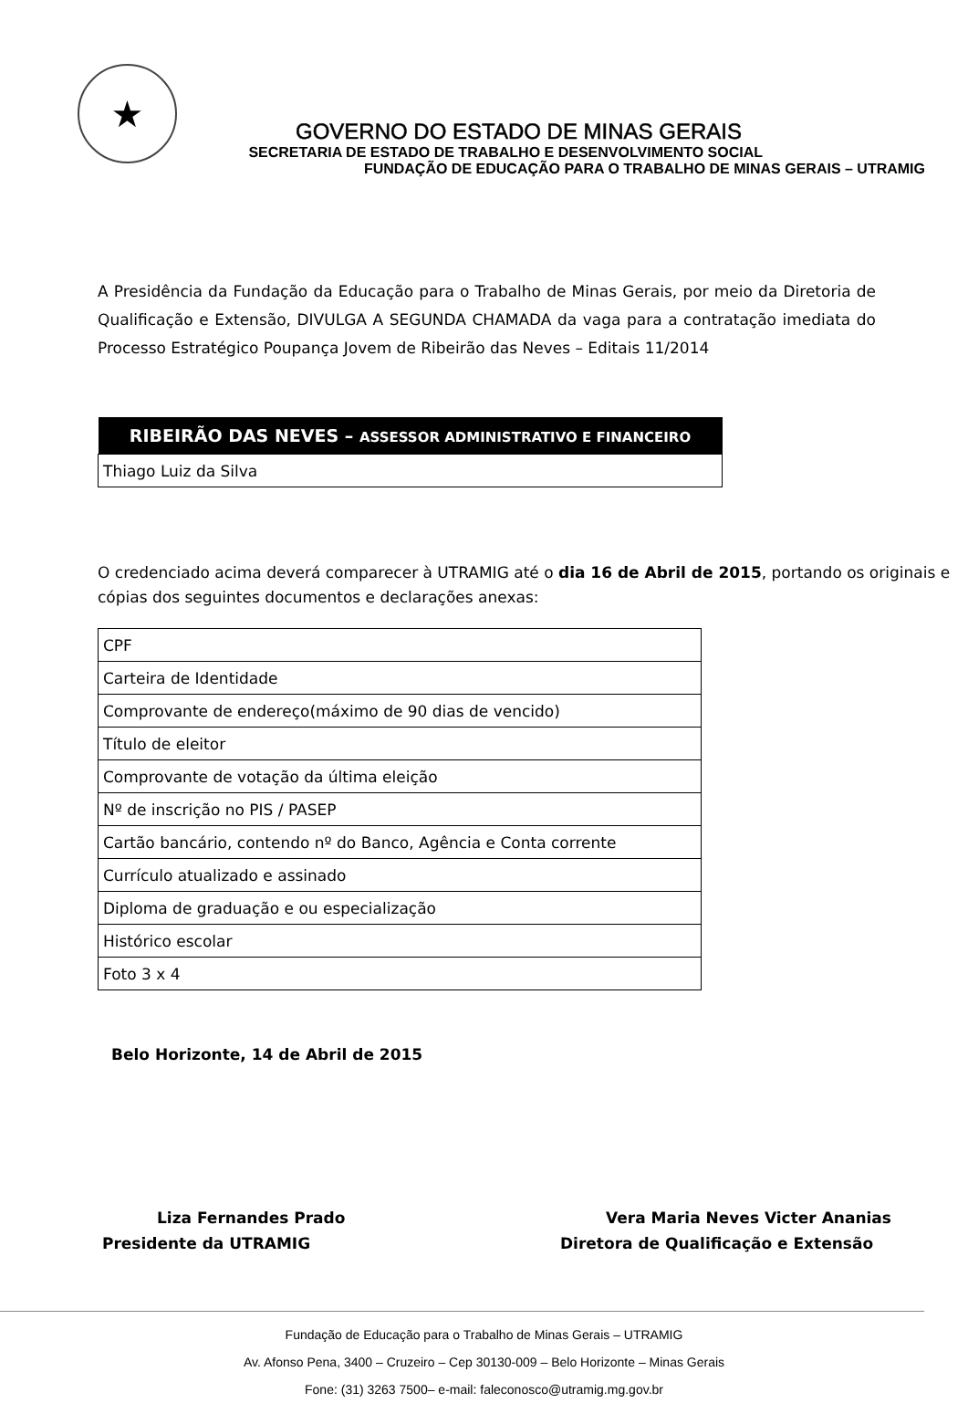★
GOVERNO DO ESTADO DE MINAS GERAIS
SECRETARIA DE ESTADO DE TRABALHO E DESENVOLVIMENTO SOCIAL
FUNDAÇÃO DE EDUCAÇÃO PARA O TRABALHO DE MINAS GERAIS – UTRAMIG
A Presidência da Fundação da Educação para o Trabalho de Minas Gerais, por meio da Diretoria de Qualificação e Extensão, DIVULGA A SEGUNDA CHAMADA da vaga para a contratação imediata do Processo Estratégico Poupança Jovem de Ribeirão das Neves – Editais 11/2014
| RIBEIRÃO DAS NEVES – ASSESSOR ADMINISTRATIVO E FINANCEIRO |
| --- |
| Thiago Luiz da Silva |
O credenciado acima deverá comparecer à UTRAMIG até o dia 16 de Abril de 2015, portando os originais e cópias dos seguintes documentos e declarações anexas:
| CPF |
| Carteira de Identidade |
| Comprovante de endereço(máximo de 90 dias de vencido) |
| Título de eleitor |
| Comprovante de votação da última eleição |
| Nº de inscrição no PIS / PASEP |
| Cartão bancário, contendo nº do Banco, Agência e Conta corrente |
| Currículo atualizado e assinado |
| Diploma de graduação e ou especialização |
| Histórico escolar |
| Foto 3 x 4 |
Belo Horizonte, 14 de Abril de 2015
Liza Fernandes Prado
Presidente da UTRAMIG
Vera Maria Neves Victer Ananias
Diretora de Qualificação e Extensão
Fundação de Educação para o Trabalho de Minas Gerais – UTRAMIG
Av. Afonso Pena, 3400 – Cruzeiro – Cep 30130-009 – Belo Horizonte – Minas Gerais
Fone: (31) 3263 7500– e-mail: faleconosco@utramig.mg.gov.br